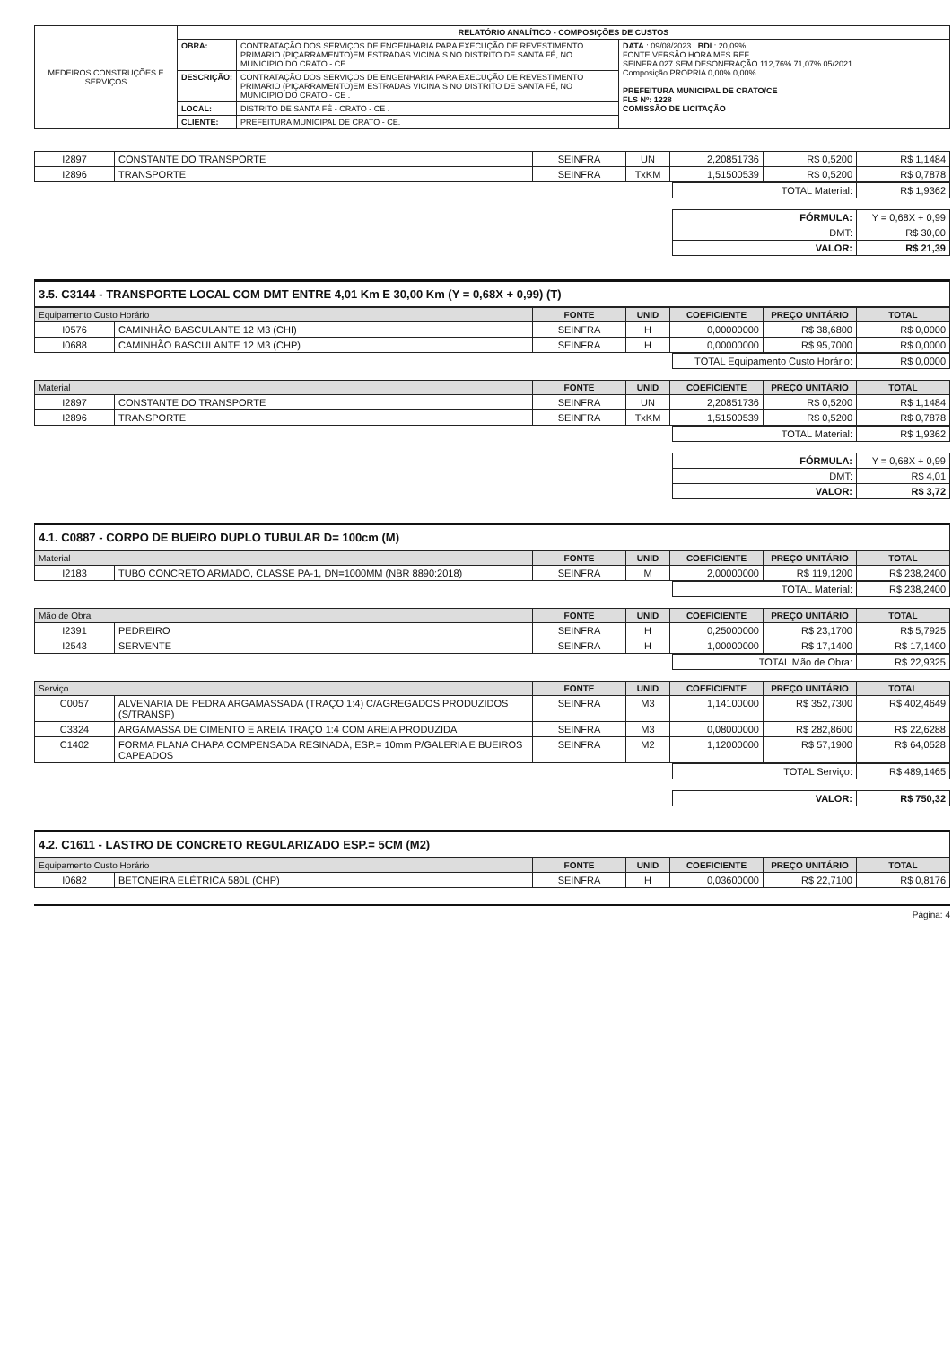| MEDEIROS CONSTRUÇÕES E SERVIÇOS | RELATÓRIO ANALÍTICO - COMPOSIÇÕES DE CUSTOS | | |
| | OBRA: | CONTRATAÇÃO DOS SERVIÇOS DE ENGENHARIA PARA EXECUÇÃO DE REVESTIMENTO PRIMARIO (PIÇARRAMENTO)EM ESTRADAS VICINAIS NO DISTRITO DE SANTA FÉ, NO MUNICIPIO DO CRATO - CE . | DATA : 09/08/2023 BDI : 20,09% FONTE VERSÃO HORA MES REF. SEINFRA 027 SEM DESONERAÇÃO 112,76% 71,07% 05/2021 Composição PROPRIA 0,00% 0,00% PREFEITURA MUNICIPAL DE CRATO/CE FLS Nº: 1228 COMISSÃO DE LICITAÇÃO |
| | DESCRIÇÃO: | CONTRATAÇÃO DOS SERVIÇOS DE ENGENHARIA PARA EXECUÇÃO DE REVESTIMENTO PRIMARIO (PIÇARRAMENTO)EM ESTRADAS VICINAIS NO DISTRITO DE SANTA FÉ, NO MUNICIPIO DO CRATO - CE . | |
| | LOCAL: | DISTRITO DE SANTA FÉ - CRATO - CE . | |
| | CLIENTE: | PREFEITURA MUNICIPAL DE CRATO - CE. | |
| I2897 | CONSTANTE DO TRANSPORTE | SEINFRA | UN | 2,20851736 | R$ 0,5200 | R$ 1,1484 |
| I2896 | TRANSPORTE | SEINFRA | TxKM | 1,51500539 | R$ 0,5200 | R$ 0,7878 |
| TOTAL Material: | R$ 1,9362 |
| FÓRMULA: | Y = 0,68X + 0,99 |
| DMT: | R$ 30,00 |
| VALOR: | R$ 21,39 |
3.5. C3144 - TRANSPORTE LOCAL COM DMT ENTRE 4,01 Km E 30,00 Km (Y = 0,68X + 0,99) (T)
| Equipamento Custo Horário | | FONTE | UNID | COEFICIENTE | PREÇO UNITÁRIO | TOTAL |
| --- | --- | --- | --- | --- | --- | --- |
| I0576 | CAMINHÃO BASCULANTE 12 M3 (CHI) | SEINFRA | H | 0,00000000 | R$ 38,6800 | R$ 0,0000 |
| I0688 | CAMINHÃO BASCULANTE 12 M3 (CHP) | SEINFRA | H | 0,00000000 | R$ 95,7000 | R$ 0,0000 |
| TOTAL Equipamento Custo Horário: | R$ 0,0000 |
| Material | | FONTE | UNID | COEFICIENTE | PREÇO UNITÁRIO | TOTAL |
| --- | --- | --- | --- | --- | --- | --- |
| I2897 | CONSTANTE DO TRANSPORTE | SEINFRA | UN | 2,20851736 | R$ 0,5200 | R$ 1,1484 |
| I2896 | TRANSPORTE | SEINFRA | TxKM | 1,51500539 | R$ 0,5200 | R$ 0,7878 |
| TOTAL Material: | R$ 1,9362 |
| FÓRMULA: | Y = 0,68X + 0,99 |
| DMT: | R$ 4,01 |
| VALOR: | R$ 3,72 |
4.1. C0887 - CORPO DE BUEIRO DUPLO TUBULAR D= 100cm (M)
| Material | | FONTE | UNID | COEFICIENTE | PREÇO UNITÁRIO | TOTAL |
| --- | --- | --- | --- | --- | --- | --- |
| I2183 | TUBO CONCRETO ARMADO, CLASSE PA-1, DN=1000MM (NBR 8890:2018) | SEINFRA | M | 2,00000000 | R$ 119,1200 | R$ 238,2400 |
| TOTAL Material: | R$ 238,2400 |
| Mão de Obra | | FONTE | UNID | COEFICIENTE | PREÇO UNITÁRIO | TOTAL |
| --- | --- | --- | --- | --- | --- | --- |
| I2391 | PEDREIRO | SEINFRA | H | 0,25000000 | R$ 23,1700 | R$ 5,7925 |
| I2543 | SERVENTE | SEINFRA | H | 1,00000000 | R$ 17,1400 | R$ 17,1400 |
| TOTAL Mão de Obra: | R$ 22,9325 |
| Serviço | | FONTE | UNID | COEFICIENTE | PREÇO UNITÁRIO | TOTAL |
| --- | --- | --- | --- | --- | --- | --- |
| C0057 | ALVENARIA DE PEDRA ARGAMASSADA (TRAÇO 1:4) C/AGREGADOS PRODUZIDOS (S/TRANSP) | SEINFRA | M3 | 1,14100000 | R$ 352,7300 | R$ 402,4649 |
| C3324 | ARGAMASSA DE CIMENTO E AREIA TRAÇO 1:4 COM AREIA PRODUZIDA | SEINFRA | M3 | 0,08000000 | R$ 282,8600 | R$ 22,6288 |
| C1402 | FORMA PLANA CHAPA COMPENSADA RESINADA, ESP.= 10mm P/GALERIA E BUEIROS CAPEADOS | SEINFRA | M2 | 1,12000000 | R$ 57,1900 | R$ 64,0528 |
| TOTAL Serviço: | R$ 489,1465 |
| VALOR: | R$ 750,32 |
4.2. C1611 - LASTRO DE CONCRETO REGULARIZADO ESP.= 5CM (M2)
| Equipamento Custo Horário | | FONTE | UNID | COEFICIENTE | PREÇO UNITÁRIO | TOTAL |
| --- | --- | --- | --- | --- | --- | --- |
| I0682 | BETONEIRA ELÉTRICA 580L (CHP) | SEINFRA | H | 0,03600000 | R$ 22,7100 | R$ 0,8176 |
Página: 4